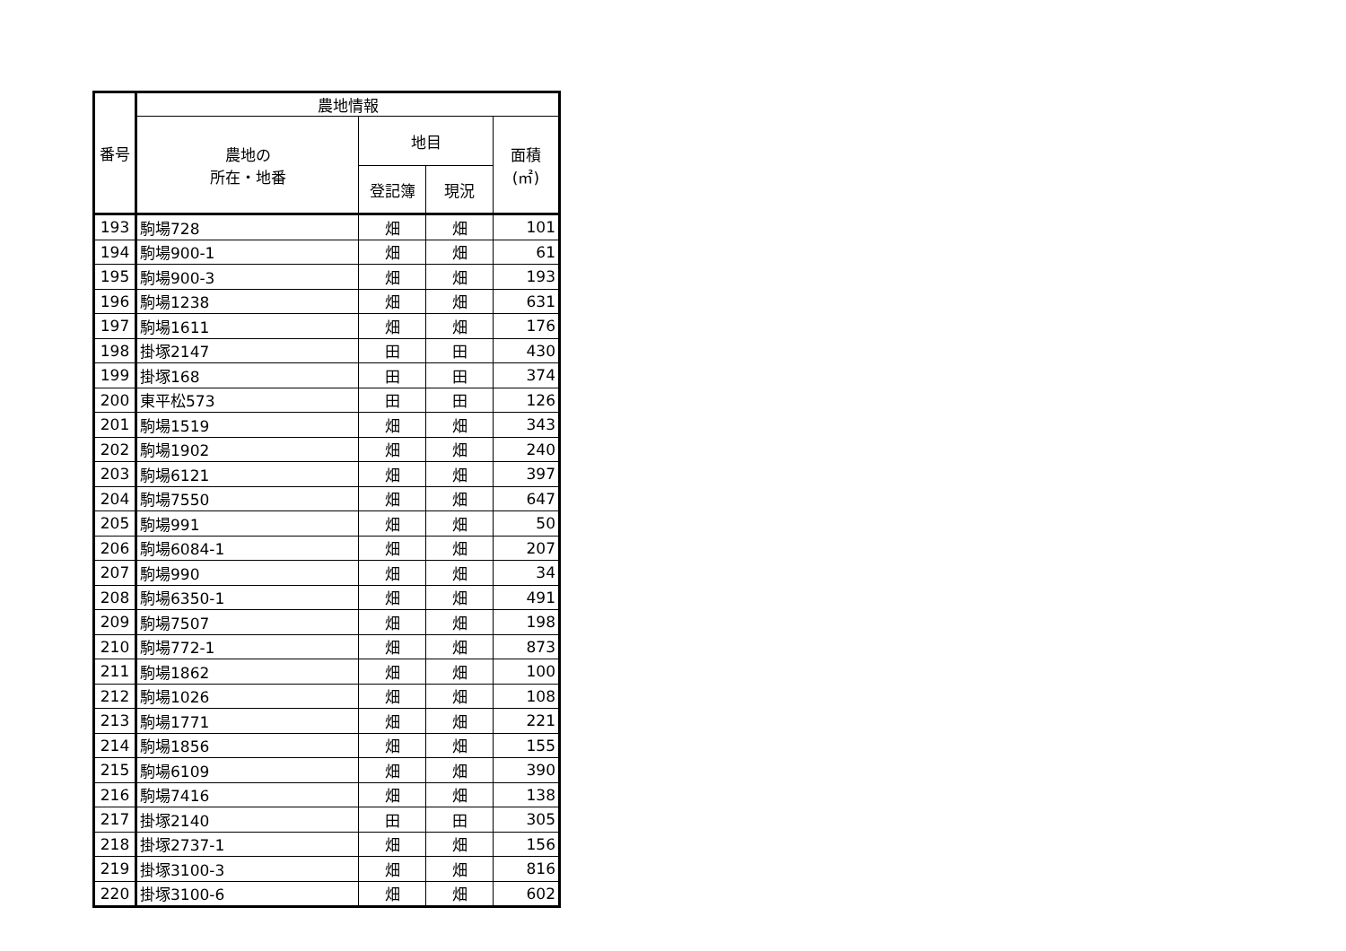| 番号 | 農地情報 | | | |
| --- | --- | --- | --- | --- |
| | 農地の 所在・地番 | 地目 | | 面積 (㎡) |
| | | 登記簿 | 現況 | |
| 193 | 駒場728 | 畑 | 畑 | 101 |
| 194 | 駒場900-1 | 畑 | 畑 | 61 |
| 195 | 駒場900-3 | 畑 | 畑 | 193 |
| 196 | 駒場1238 | 畑 | 畑 | 631 |
| 197 | 駒場1611 | 畑 | 畑 | 176 |
| 198 | 掛塚2147 | 田 | 田 | 430 |
| 199 | 掛塚168 | 田 | 田 | 374 |
| 200 | 東平松573 | 田 | 田 | 126 |
| 201 | 駒場1519 | 畑 | 畑 | 343 |
| 202 | 駒場1902 | 畑 | 畑 | 240 |
| 203 | 駒場6121 | 畑 | 畑 | 397 |
| 204 | 駒場7550 | 畑 | 畑 | 647 |
| 205 | 駒場991 | 畑 | 畑 | 50 |
| 206 | 駒場6084-1 | 畑 | 畑 | 207 |
| 207 | 駒場990 | 畑 | 畑 | 34 |
| 208 | 駒場6350-1 | 畑 | 畑 | 491 |
| 209 | 駒場7507 | 畑 | 畑 | 198 |
| 210 | 駒場772-1 | 畑 | 畑 | 873 |
| 211 | 駒場1862 | 畑 | 畑 | 100 |
| 212 | 駒場1026 | 畑 | 畑 | 108 |
| 213 | 駒場1771 | 畑 | 畑 | 221 |
| 214 | 駒場1856 | 畑 | 畑 | 155 |
| 215 | 駒場6109 | 畑 | 畑 | 390 |
| 216 | 駒場7416 | 畑 | 畑 | 138 |
| 217 | 掛塚2140 | 田 | 田 | 305 |
| 218 | 掛塚2737-1 | 畑 | 畑 | 156 |
| 219 | 掛塚3100-3 | 畑 | 畑 | 816 |
| 220 | 掛塚3100-6 | 畑 | 畑 | 602 |